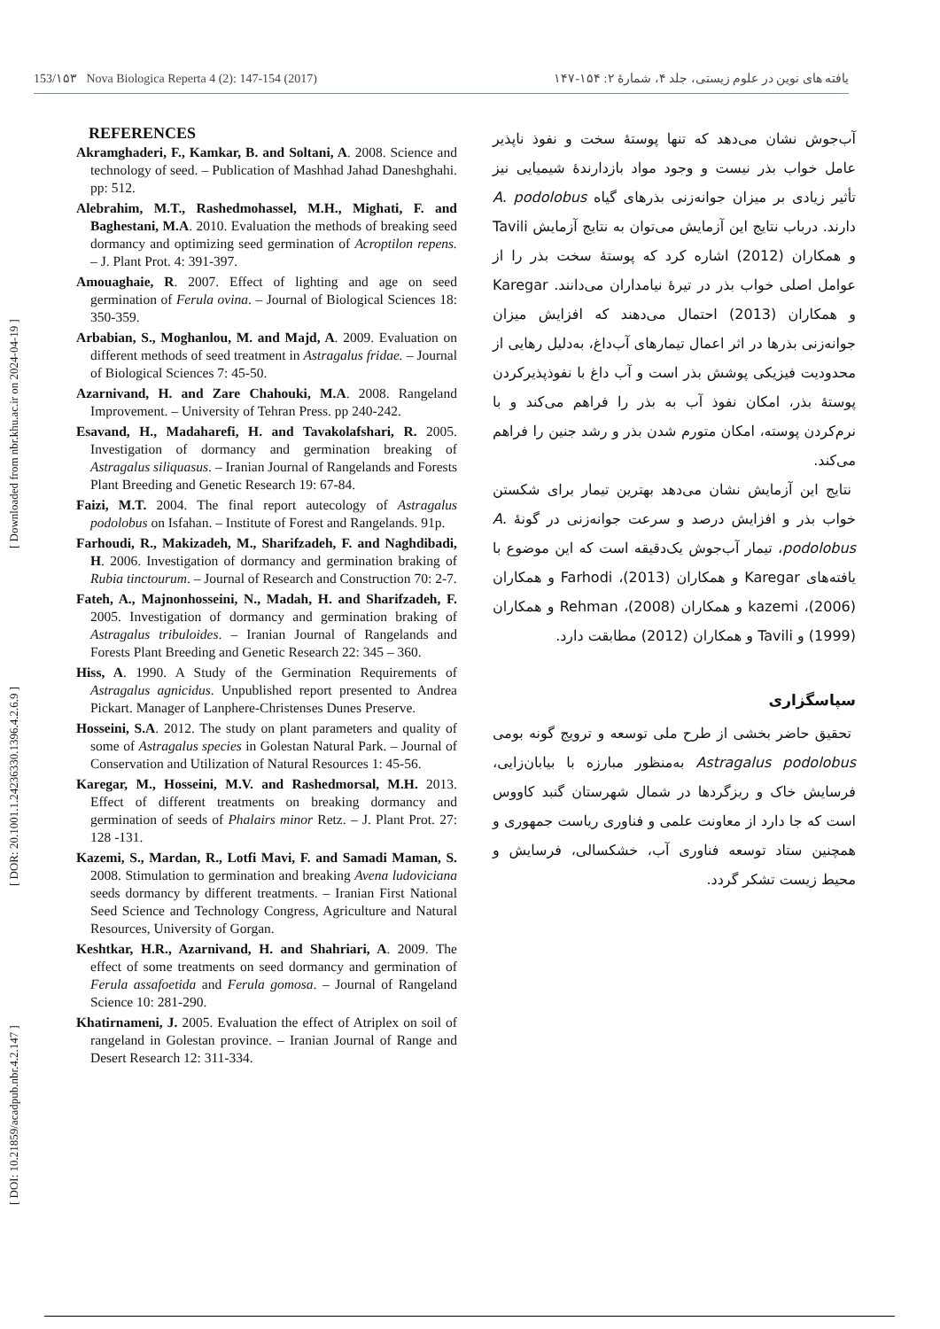[ DOI: 10.21859/acadpub.nbr.4.2.147 ] [ DOR: 20.1001.1.24236330.1396.4.2.6.9 ] [ Downloaded from nbr.khu.ac.ir on 2024-04-19 ]
153/۱۵۳ Nova Biologica Reperta 4 (2): 147-154 (2017) یافته های نوین در علوم زیستی، جلد ۴، شمارهٔ ۲: ۱۵۴-۱۴۷
REFERENCES
Akramghaderi, F., Kamkar, B. and Soltani, A. 2008. Science and technology of seed. – Publication of Mashhad Jahad Daneshghahi. pp: 512.
Alebrahim, M.T., Rashedmohassel, M.H., Mighati, F. and Baghestani, M.A. 2010. Evaluation the methods of breaking seed dormancy and optimizing seed germination of Acroptilon repens. – J. Plant Prot. 4: 391-397.
Amouaghaie, R. 2007. Effect of lighting and age on seed germination of Ferula ovina. – Journal of Biological Sciences 18: 350-359.
Arbabian, S., Moghanlou, M. and Majd, A. 2009. Evaluation on different methods of seed treatment in Astragalus fridae. – Journal of Biological Sciences 7: 45-50.
Azarnivand, H. and Zare Chahouki, M.A. 2008. Rangeland Improvement. – University of Tehran Press. pp 240-242.
Esavand, H., Madaharefi, H. and Tavakolafshari, R. 2005. Investigation of dormancy and germination breaking of Astragalus siliquasus. – Iranian Journal of Rangelands and Forests Plant Breeding and Genetic Research 19: 67-84.
Faizi, M.T. 2004. The final report autecology of Astragalus podolobus on Isfahan. – Institute of Forest and Rangelands. 91p.
Farhoudi, R., Makizadeh, M., Sharifzadeh, F. and Naghdibadi, H. 2006. Investigation of dormancy and germination braking of Rubia tinctourum. – Journal of Research and Construction 70: 2-7.
Fateh, A., Majnonhosseini, N., Madah, H. and Sharifzadeh, F. 2005. Investigation of dormancy and germination braking of Astragalus tribuloides. – Iranian Journal of Rangelands and Forests Plant Breeding and Genetic Research 22: 345 – 360.
Hiss, A. 1990. A Study of the Germination Requirements of Astragalus agnicidus. Unpublished report presented to Andrea Pickart. Manager of Lanphere-Christenses Dunes Preserve.
Hosseini, S.A. 2012. The study on plant parameters and quality of some of Astragalus species in Golestan Natural Park. – Journal of Conservation and Utilization of Natural Resources 1: 45-56.
Karegar, M., Hosseini, M.V. and Rashedmorsal, M.H. 2013. Effect of different treatments on breaking dormancy and germination of seeds of Phalairs minor Retz. – J. Plant Prot. 27: 128 -131.
Kazemi, S., Mardan, R., Lotfi Mavi, F. and Samadi Maman, S. 2008. Stimulation to germination and breaking Avena ludoviciana seeds dormancy by different treatments. – Iranian First National Seed Science and Technology Congress, Agriculture and Natural Resources, University of Gorgan.
Keshtkar, H.R., Azarnivand, H. and Shahriari, A. 2009. The effect of some treatments on seed dormancy and germination of Ferula assafoetida and Ferula gomosa. – Journal of Rangeland Science 10: 281-290.
Khatirnameni, J. 2005. Evaluation the effect of Atriplex on soil of rangeland in Golestan province. – Iranian Journal of Range and Desert Research 12: 311-334.
آب‌جوش نشان می‌دهد که تنها پوستهٔ سخت و نفوذ ناپذیر عامل خواب بذر نیست و وجود مواد بازدارندهٔ شیمیایی نیز تأثیر زیادی بر میزان جوانه‌زنی بذرهای گیاه A. podolobus دارند. درباب نتایج این آزمایش می‌توان به نتایج آزمایش Tavili و همکاران (2012) اشاره کرد که پوستهٔ سخت بذر را از عوامل اصلی خواب بذر در تیرهٔ نیامداران می‌دانند. Karegar و همکاران (2013) احتمال می‌دهند که افزایش میزان جوانه‌زنی بذرها در اثر اعمال تیمارهای آب‌داغ، به‌دلیل رهایی از محدودیت فیزیکی پوشش بذر است و آب داغ با نفوذپذیرکردن پوستهٔ بذر، امکان نفوذ آب به بذر را فراهم می‌کند و با نرم‌کردن پوسته، امکان متورم شدن بذر و رشد جنین را فراهم می‌کند.
نتایج این آزمایش نشان می‌دهد بهترین تیمار برای شکستن خواب بذر و افزایش درصد و سرعت جوانه‌زنی در گونهٔ A. podolobus، تیمار آب‌جوش یک‌دقیقه است که این موضوع با یافته‌های Karegar و همکاران (2013)، Farhodi و همکاران (2006)، kazemi و همکاران (2008)، Rehman و همکاران (1999) و Tavili و همکاران (2012) مطابقت دارد.
سپاسگزاری
تحقیق حاضر بخشی از طرح ملی توسعه و ترویج گونه بومی Astragalus podolobus به‌منظور مبارزه با بیابان‌زایی، فرسایش خاک و ریزگردها در شمال شهرستان گنبد کاووس است که جا دارد از معاونت علمی و فناوری ریاست جمهوری و همچنین ستاد توسعه فناوری آب، خشکسالی، فرسایش و محیط زیست تشکر گردد.